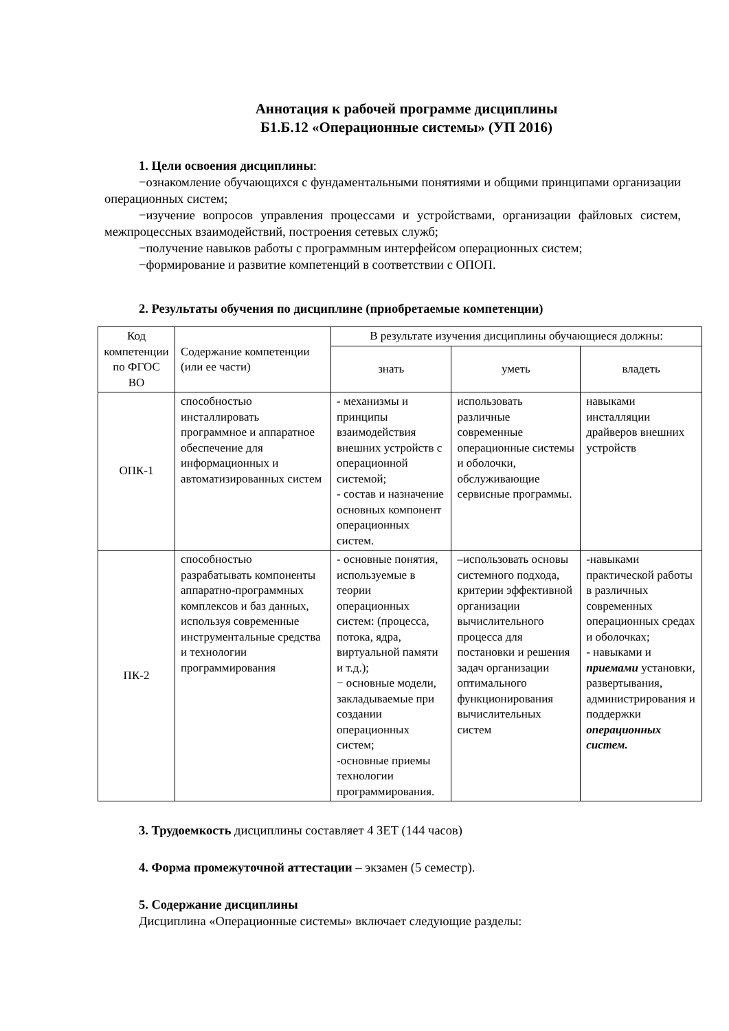Аннотация к рабочей программе дисциплины
Б1.Б.12 «Операционные системы» (УП 2016)
1. Цели освоения дисциплины:
−ознакомление обучающихся с фундаментальными понятиями и общими принципами организации операционных систем;
−изучение вопросов управления процессами и устройствами, организации файловых систем, межпроцессных взаимодействий, построения сетевых служб;
−получение навыков работы с программным интерфейсом операционных систем;
−формирование и развитие компетенций в соответствии с ОПОП.
2. Результаты обучения по дисциплине (приобретаемые компетенции)
| Код компетенции по ФГОС ВО | Содержание компетенции (или ее части) | В результате изучения дисциплины обучающиеся должны: | | |
| --- | --- | --- | --- | --- |
| | | знать | уметь | владеть |
| ОПК-1 | способностью инсталлировать программное и аппаратное обеспечение для информационных и автоматизированных систем | - механизмы и принципы взаимодействия внешних устройств с операционной системой; - состав и назначение основных компонент операционных систем. | использовать различные современные операционные системы и оболочки, обслуживающие сервисные программы. | навыками инсталляции драйверов внешних устройств |
| ПК-2 | способностью разрабатывать компоненты аппаратно-программных комплексов и баз данных, используя современные инструментальные средства и технологии программирования | - основные понятия, используемые в теории операционных систем: (процесса, потока, ядра, виртуальной памяти и т.д.); − основные модели, закладываемые при создании операционных систем; -основные приемы технологии программирования. | –использовать основы системного подхода, критерии эффективной организации вычислительного процесса для постановки и решения задач организации оптимального функционирования вычислительных систем | -навыками практической работы в различных современных операционных средах и оболочках; - навыками и приемами установки, развертывания, администрирования и поддержки операционных систем. |
3. Трудоемкость дисциплины составляет 4 ЗЕТ (144 часов)
4. Форма промежуточной аттестации – экзамен (5 семестр).
5. Содержание дисциплины
Дисциплина «Операционные системы» включает следующие разделы: